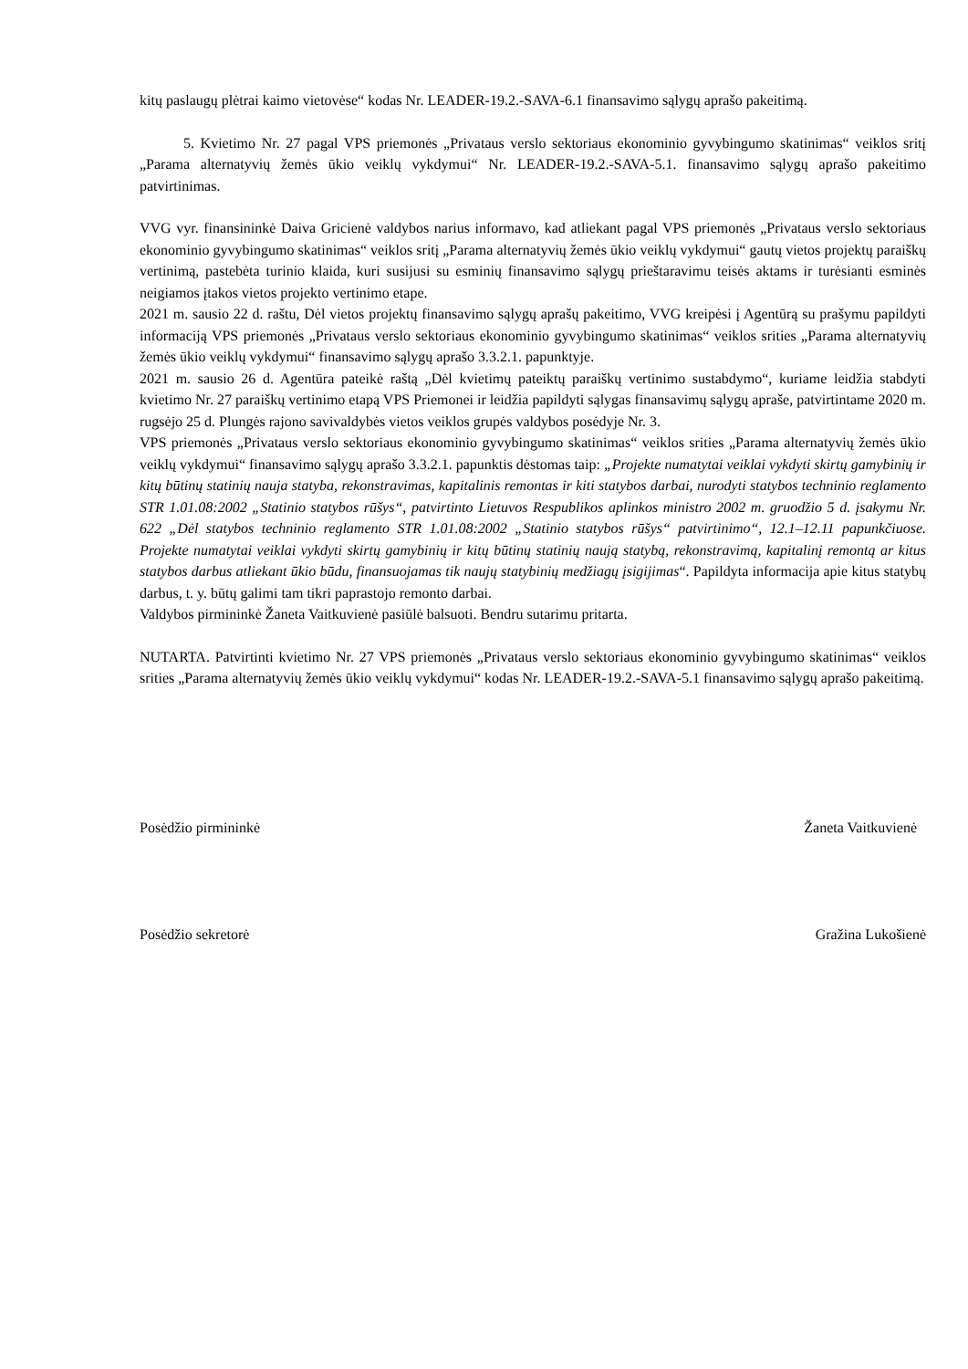kitų paslaugų plėtrai kaimo vietovėse“ kodas Nr. LEADER-19.2.-SAVA-6.1 finansavimo sąlygų aprašo pakeitimą.
5. Kvietimo Nr. 27 pagal VPS priemonės „Privataus verslo sektoriaus ekonominio gyvybingumo skatinimas“ veiklos sritį „Parama alternatyvių žemės ūkio veiklų vykdymui“ Nr. LEADER-19.2.-SAVA-5.1. finansavimo sąlygų aprašo pakeitimo patvirtinimas.
VVG vyr. finansininkė Daiva Gricienė valdybos narius informavo, kad atliekant pagal VPS priemonės „Privataus verslo sektoriaus ekonominio gyvybingumo skatinimas“ veiklos sritį „Parama alternatyvių žemės ūkio veiklų vykdymui“ gautų vietos projektų paraiškų vertinimą, pastebėta turinio klaida, kuri susijusi su esminių finansavimo sąlygų prieštaravimu teisės aktams ir turėsianti esminės neigiamos įtakos vietos projekto vertinimo etape.
2021 m. sausio 22 d. raštu, Dėl vietos projektų finansavimo sąlygų aprašų pakeitimo, VVG kreipėsi į Agentūrą su prašymu papildyti informaciją VPS priemonės „Privataus verslo sektoriaus ekonominio gyvybingumo skatinimas“ veiklos srities „Parama alternatyvių žemės ūkio veiklų vykdymui“ finansavimo sąlygų aprašo 3.3.2.1. papunktyje.
2021 m. sausio 26 d. Agentūra pateikė raštą „Dėl kvietimų pateiktų paraiškų vertinimo sustabdymo“, kuriame leidžia stabdyti kvietimo Nr. 27 paraiškų vertinimo etapą VPS Priemonei ir leidžia papildyti sąlygas finansavimų sąlygų apraše, patvirtintame 2020 m. rugsėjo 25 d. Plungės rajono savivaldybės vietos veiklos grupės valdybos posėdyje Nr. 3.
VPS priemonės „Privataus verslo sektoriaus ekonominio gyvybingumo skatinimas“ veiklos srities „Parama alternatyvių žemės ūkio veiklų vykdymui“ finansavimo sąlygų aprašo 3.3.2.1. papunktis dėstomas taip: „Projekte numatytai veiklai vykdyti skirtų gamybinių ir kitų būtinų statinių nauja statyba, rekonstravimas, kapitalinis remontas ir kiti statybos darbai, nurodyti statybos techninio reglamento STR 1.01.08:2002 „Statinio statybos rūšys“, patvirtinto Lietuvos Respublikos aplinkos ministro 2002 m. gruodžio 5 d. įsakymu Nr. 622 „Dėl statybos techninio reglamento STR 1.01.08:2002 „Statinio statybos rūšys“ patvirtinimo“, 12.1–12.11 papunkčiuose. Projekte numatytai veiklai vykdyti skirtų gamybinių ir kitų būtinų statinių naują statybą, rekonstravimą, kapitalinį remontą ar kitus statybos darbus atliekant ūkio būdu, finansuojamas tik naujų statybinių medžiagų įsigijimas“. Papildyta informacija apie kitus statybų darbus, t. y. būtų galimi tam tikri paprastojo remonto darbai.
Valdybos pirmininkė Žaneta Vaitkuvienė pasiūlė balsuoti. Bendru sutarimu pritarta.
NUTARTA. Patvirtinti kvietimo Nr. 27 VPS priemonės „Privataus verslo sektoriaus ekonominio gyvybingumo skatinimas“ veiklos srities „Parama alternatyvių žemės ūkio veiklų vykdymui“ kodas Nr. LEADER-19.2.-SAVA-5.1 finansavimo sąlygų aprašo pakeitimą.
Posėdžio pirmininkė Žaneta Vaitkuvienė
Posėdžio sekretorė Gražina Lukošienė